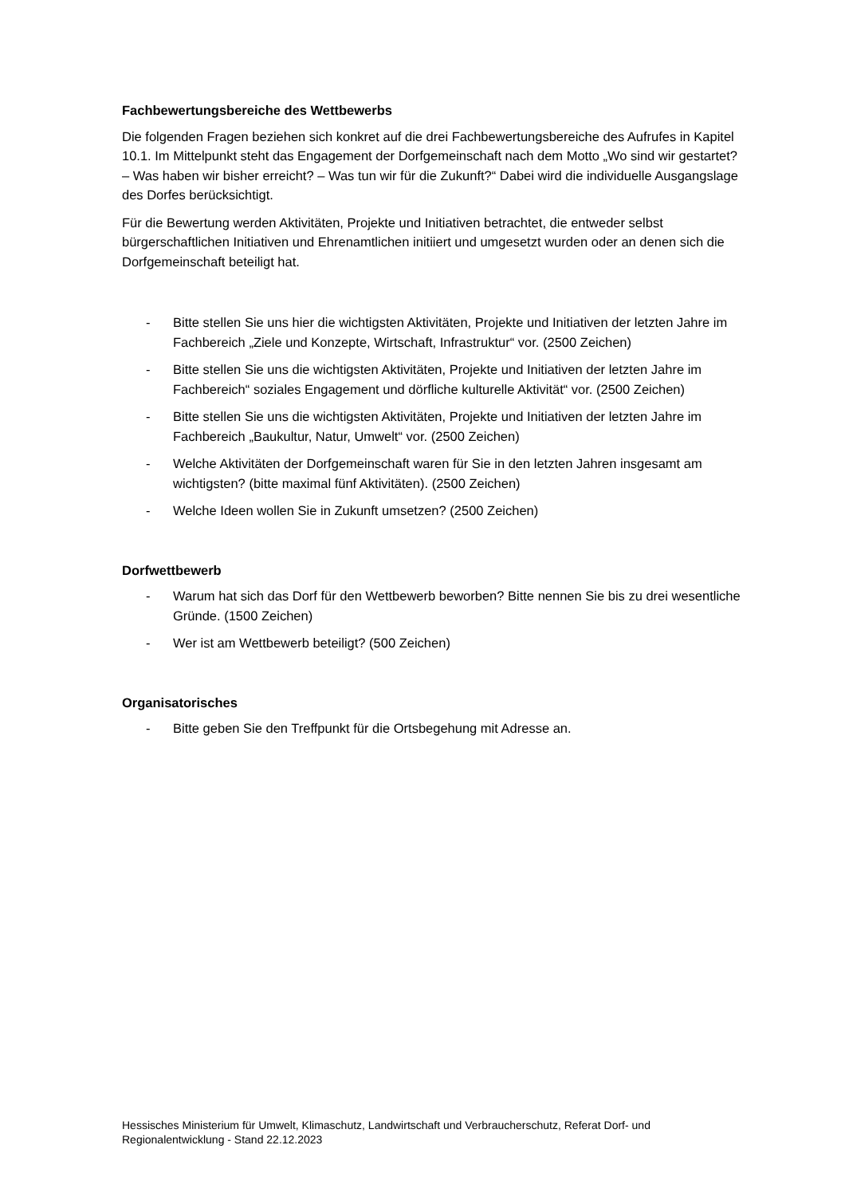Fachbewertungsbereiche des Wettbewerbs
Die folgenden Fragen beziehen sich konkret auf die drei Fachbewertungsbereiche des Aufrufes in Kapitel 10.1. Im Mittelpunkt steht das Engagement der Dorfgemeinschaft nach dem Motto „Wo sind wir gestartet? – Was haben wir bisher erreicht? – Was tun wir für die Zukunft?“ Dabei wird die individuelle Ausgangslage des Dorfes berücksichtigt.
Für die Bewertung werden Aktivitäten, Projekte und Initiativen betrachtet, die entweder selbst bürgerschaftlichen Initiativen und Ehrenamtlichen initiiert und umgesetzt wurden oder an denen sich die Dorfgemeinschaft beteiligt hat.
- Bitte stellen Sie uns hier die wichtigsten Aktivitäten, Projekte und Initiativen der letzten Jahre im Fachbereich „Ziele und Konzepte, Wirtschaft, Infrastruktur“ vor. (2500 Zeichen)
- Bitte stellen Sie uns die wichtigsten Aktivitäten, Projekte und Initiativen der letzten Jahre im Fachbereich“ soziales Engagement und dörfliche kulturelle Aktivität“ vor. (2500 Zeichen)
- Bitte stellen Sie uns die wichtigsten Aktivitäten, Projekte und Initiativen der letzten Jahre im Fachbereich „Baukultur, Natur, Umwelt“ vor. (2500 Zeichen)
- Welche Aktivitäten der Dorfgemeinschaft waren für Sie in den letzten Jahren insgesamt am wichtigsten? (bitte maximal fünf Aktivitäten). (2500 Zeichen)
- Welche Ideen wollen Sie in Zukunft umsetzen? (2500 Zeichen)
Dorfwettbewerb
- Warum hat sich das Dorf für den Wettbewerb beworben? Bitte nennen Sie bis zu drei wesentliche Gründe. (1500 Zeichen)
- Wer ist am Wettbewerb beteiligt? (500 Zeichen)
Organisatorisches
- Bitte geben Sie den Treffpunkt für die Ortsbegehung mit Adresse an.
Hessisches Ministerium für Umwelt, Klimaschutz, Landwirtschaft und Verbraucherschutz, Referat Dorf- und Regionalentwicklung - Stand 22.12.2023